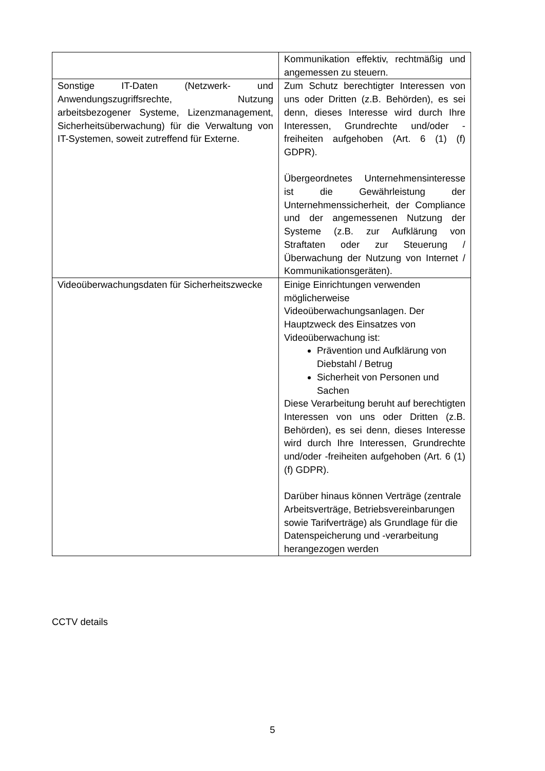| | Kommunikation effektiv, rechtmäßig und angemessen zu steuern. |
| Sonstige IT-Daten (Netzwerk- und Anwendungszugriffsrechte, Nutzung arbeitsbezogener Systeme, Lizenzmanagement, Sicherheitsüberwachung) für die Verwaltung von IT-Systemen, soweit zutreffend für Externe. | Zum Schutz berechtigter Interessen von uns oder Dritten (z.B. Behörden), es sei denn, dieses Interesse wird durch Ihre Interessen, Grundrechte und/oder -freiheiten aufgehoben (Art. 6 (1) (f) GDPR). Übergeordnetes Unternehmensinteresse ist die Gewährleistung der Unternehmenssicherheit, der Compliance und der angemessenen Nutzung der Systeme (z.B. zur Aufklärung von Straftaten oder zur Steuerung / Überwachung der Nutzung von Internet / Kommunikationsgeräten). |
| Videoüberwachungsdaten für Sicherheitszwecke | Einige Einrichtungen verwenden möglicherweise Videoüberwachungsanlagen. Der Hauptzweck des Einsatzes von Videoüberwachung ist: Prävention und Aufklärung von Diebstahl / Betrug Sicherheit von Personen und Sachen Diese Verarbeitung beruht auf berechtigten Interessen von uns oder Dritten (z.B. Behörden), es sei denn, dieses Interesse wird durch Ihre Interessen, Grundrechte und/oder -freiheiten aufgehoben (Art. 6 (1) (f) GDPR). Darüber hinaus können Verträge (zentrale Arbeitsverträge, Betriebsvereinbarungen sowie Tarifverträge) als Grundlage für die Datenspeicherung und -verarbeitung herangezogen werden |
CCTV details
5